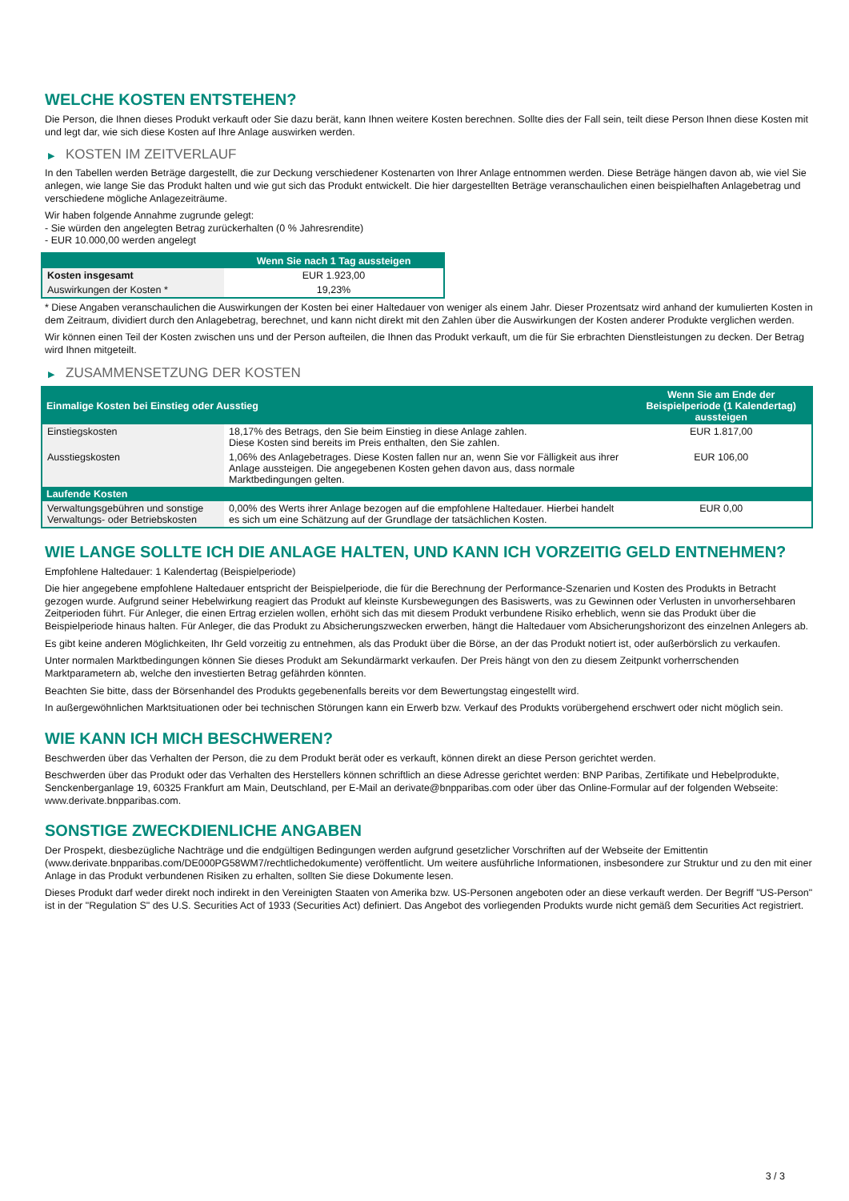WELCHE KOSTEN ENTSTEHEN?
Die Person, die Ihnen dieses Produkt verkauft oder Sie dazu berät, kann Ihnen weitere Kosten berechnen. Sollte dies der Fall sein, teilt diese Person Ihnen diese Kosten mit und legt dar, wie sich diese Kosten auf Ihre Anlage auswirken werden.
▶ KOSTEN IM ZEITVERLAUF
In den Tabellen werden Beträge dargestellt, die zur Deckung verschiedener Kostenarten von Ihrer Anlage entnommen werden. Diese Beträge hängen davon ab, wie viel Sie anlegen, wie lange Sie das Produkt halten und wie gut sich das Produkt entwickelt. Die hier dargestellten Beträge veranschaulichen einen beispielhaften Anlagebetrag und verschiedene mögliche Anlagezeiträume.
Wir haben folgende Annahme zugrunde gelegt:
- Sie würden den angelegten Betrag zurückerhalten (0 % Jahresrendite)
- EUR 10.000,00 werden angelegt
| | Wenn Sie nach 1 Tag aussteigen |
| --- | --- |
| Kosten insgesamt | EUR 1.923,00 |
| Auswirkungen der Kosten * | 19,23% |
* Diese Angaben veranschaulichen die Auswirkungen der Kosten bei einer Haltedauer von weniger als einem Jahr. Dieser Prozentsatz wird anhand der kumulierten Kosten in dem Zeitraum, dividiert durch den Anlagebetrag, berechnet, und kann nicht direkt mit den Zahlen über die Auswirkungen der Kosten anderer Produkte verglichen werden.
Wir können einen Teil der Kosten zwischen uns und der Person aufteilen, die Ihnen das Produkt verkauft, um die für Sie erbrachten Dienstleistungen zu decken. Der Betrag wird Ihnen mitgeteilt.
▶ ZUSAMMENSETZUNG DER KOSTEN
| Einmalige Kosten bei Einstieg oder Ausstieg | | Wenn Sie am Ende der Beispielperiode (1 Kalendertag) aussteigen |
| --- | --- | --- |
| Einstiegskosten | 18,17% des Betrags, den Sie beim Einstieg in diese Anlage zahlen. Diese Kosten sind bereits im Preis enthalten, den Sie zahlen. | EUR 1.817,00 |
| Ausstiegskosten | 1,06% des Anlagebetrages. Diese Kosten fallen nur an, wenn Sie vor Fälligkeit aus ihrer Anlage aussteigen. Die angegebenen Kosten gehen davon aus, dass normale Marktbedingungen gelten. | EUR 106,00 |
| Laufende Kosten | | |
| Verwaltungsgebühren und sonstige Verwaltungs- oder Betriebskosten | 0,00% des Werts ihrer Anlage bezogen auf die empfohlene Haltedauer. Hierbei handelt es sich um eine Schätzung auf der Grundlage der tatsächlichen Kosten. | EUR 0,00 |
WIE LANGE SOLLTE ICH DIE ANLAGE HALTEN, UND KANN ICH VORZEITIG GELD ENTNEHMEN?
Empfohlene Haltedauer: 1 Kalendertag (Beispielperiode)
Die hier angegebene empfohlene Haltedauer entspricht der Beispielperiode, die für die Berechnung der Performance-Szenarien und Kosten des Produkts in Betracht gezogen wurde. Aufgrund seiner Hebelwirkung reagiert das Produkt auf kleinste Kursbewegungen des Basiswerts, was zu Gewinnen oder Verlusten in unvorhersehbaren Zeitperioden führt. Für Anleger, die einen Ertrag erzielen wollen, erhöht sich das mit diesem Produkt verbundene Risiko erheblich, wenn sie das Produkt über die Beispielperiode hinaus halten. Für Anleger, die das Produkt zu Absicherungszwecken erwerben, hängt die Haltedauer vom Absicherungshorizont des einzelnen Anlegers ab.
Es gibt keine anderen Möglichkeiten, Ihr Geld vorzeitig zu entnehmen, als das Produkt über die Börse, an der das Produkt notiert ist, oder außerbörslich zu verkaufen.
Unter normalen Marktbedingungen können Sie dieses Produkt am Sekundärmarkt verkaufen. Der Preis hängt von den zu diesem Zeitpunkt vorherrschenden Marktparametern ab, welche den investierten Betrag gefährden könnten.
Beachten Sie bitte, dass der Börsenhandel des Produkts gegebenenfalls bereits vor dem Bewertungstag eingestellt wird.
In außergewöhnlichen Marktsituationen oder bei technischen Störungen kann ein Erwerb bzw. Verkauf des Produkts vorübergehend erschwert oder nicht möglich sein.
WIE KANN ICH MICH BESCHWEREN?
Beschwerden über das Verhalten der Person, die zu dem Produkt berät oder es verkauft, können direkt an diese Person gerichtet werden.
Beschwerden über das Produkt oder das Verhalten des Herstellers können schriftlich an diese Adresse gerichtet werden: BNP Paribas, Zertifikate und Hebelprodukte, Senckenberganlage 19, 60325 Frankfurt am Main, Deutschland, per E-Mail an derivate@bnpparibas.com oder über das Online-Formular auf der folgenden Webseite: www.derivate.bnpparibas.com.
SONSTIGE ZWECKDIENLICHE ANGABEN
Der Prospekt, diesbezügliche Nachträge und die endgültigen Bedingungen werden aufgrund gesetzlicher Vorschriften auf der Webseite der Emittentin (www.derivate.bnpparibas.com/DE000PG58WM7/rechtlichedokumente) veröffentlicht. Um weitere ausführliche Informationen, insbesondere zur Struktur und zu den mit einer Anlage in das Produkt verbundenen Risiken zu erhalten, sollten Sie diese Dokumente lesen.
Dieses Produkt darf weder direkt noch indirekt in den Vereinigten Staaten von Amerika bzw. US-Personen angeboten oder an diese verkauft werden. Der Begriff "US-Person" ist in der "Regulation S" des U.S. Securities Act of 1933 (Securities Act) definiert. Das Angebot des vorliegenden Produkts wurde nicht gemäß dem Securities Act registriert.
3 / 3